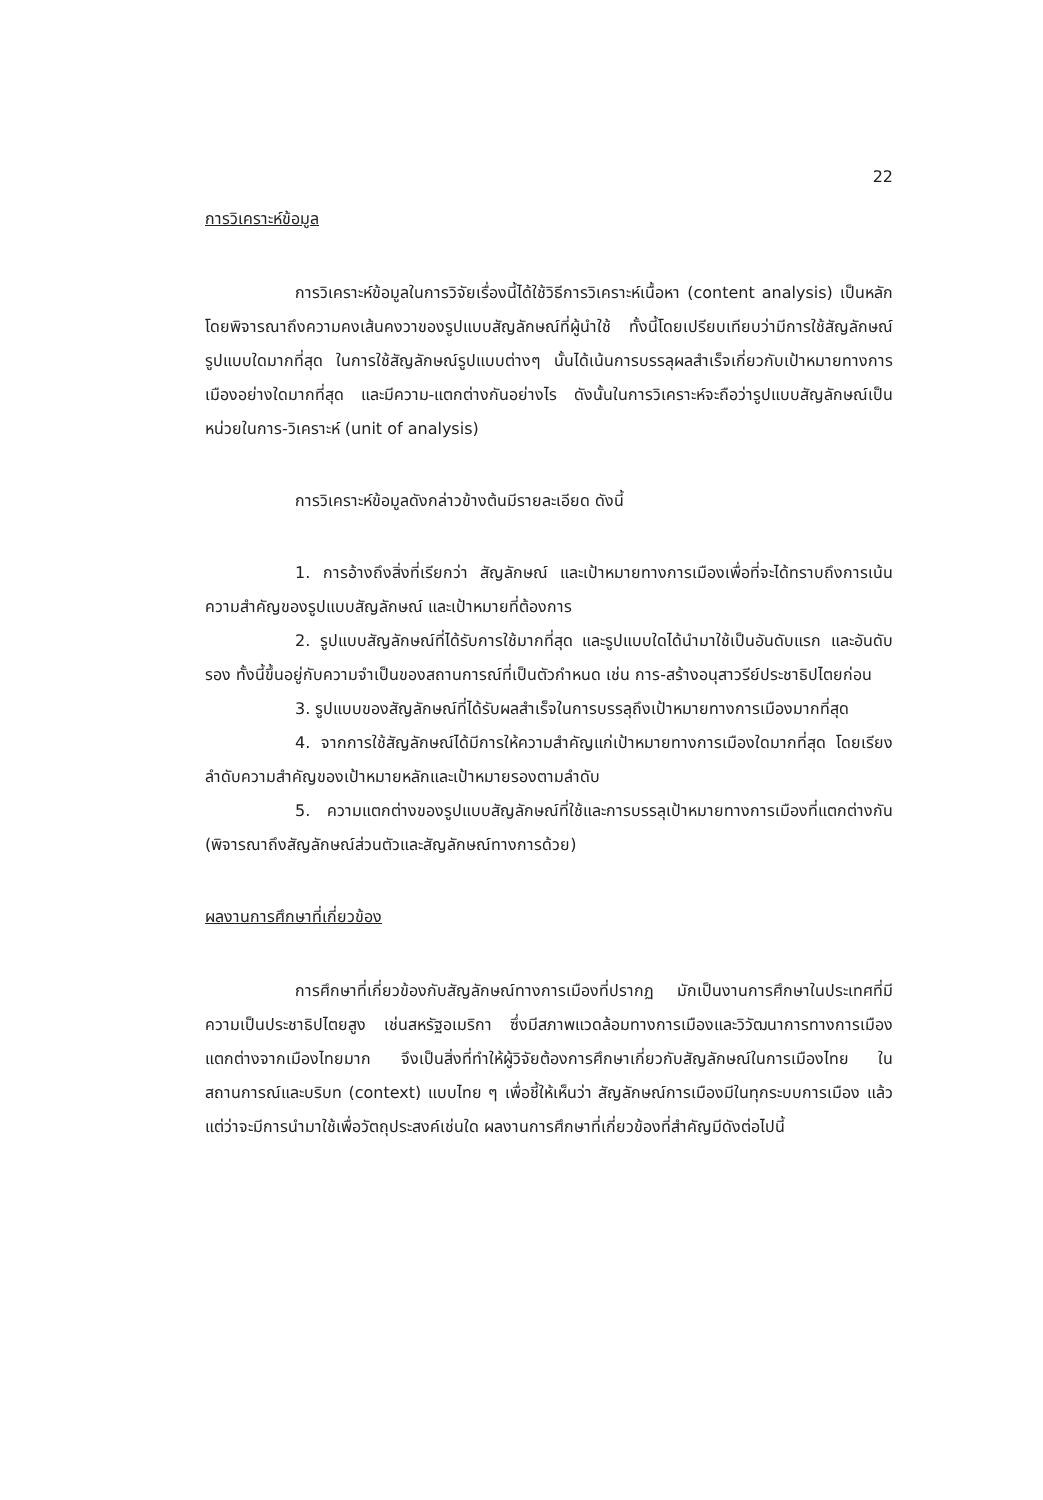22
การวิเคราะห์ข้อมูล
การวิเคราะห์ข้อมูลในการวิจัยเรื่องนี้ได้ใช้วิธีการวิเคราะห์เนื้อหา (content analysis) เป็นหลัก โดยพิจารณาถึงความคงเส้นคงวาของรูปแบบสัญลักษณ์ที่ผู้นำใช้ ทั้งนี้โดยเปรียบเทียบว่ามีการใช้สัญลักษณ์รูปแบบใดมากที่สุด ในการใช้สัญลักษณ์รูปแบบต่างๆ นั้นได้เน้นการบรรลุผลสำเร็จเกี่ยวกับเป้าหมายทางการเมืองอย่างใดมากที่สุด และมีความ-แตกต่างกันอย่างไร ดังนั้นในการวิเคราะห์จะถือว่ารูปแบบสัญลักษณ์เป็นหน่วยในการ-วิเคราะห์ (unit of analysis)
การวิเคราะห์ข้อมูลดังกล่าวข้างต้นมีรายละเอียด ดังนี้
1. การอ้างถึงสิ่งที่เรียกว่า สัญลักษณ์ และเป้าหมายทางการเมืองเพื่อที่จะได้ทราบถึงการเน้นความสำคัญของรูปแบบสัญลักษณ์ และเป้าหมายที่ต้องการ
2. รูปแบบสัญลักษณ์ที่ได้รับการใช้มากที่สุด และรูปแบบใดได้นำมาใช้เป็นอันดับแรก และอันดับรอง ทั้งนี้ขึ้นอยู่กับความจำเป็นของสถานการณ์ที่เป็นตัวกำหนด เช่น การ-สร้างอนุสาวรีย์ประชาธิปไตยก่อน
3. รูปแบบของสัญลักษณ์ที่ได้รับผลสำเร็จในการบรรลุถึงเป้าหมายทางการเมืองมากที่สุด
4. จากการใช้สัญลักษณ์ได้มีการให้ความสำคัญแก่เป้าหมายทางการเมืองใดมากที่สุด โดยเรียงลำดับความสำคัญของเป้าหมายหลักและเป้าหมายรองตามลำดับ
5. ความแตกต่างของรูปแบบสัญลักษณ์ที่ใช้และการบรรลุเป้าหมายทางการเมืองที่แตกต่างกัน (พิจารณาถึงสัญลักษณ์ส่วนตัวและสัญลักษณ์ทางการด้วย)
ผลงานการศึกษาที่เกี่ยวข้อง
การศึกษาที่เกี่ยวข้องกับสัญลักษณ์ทางการเมืองที่ปรากฏ มักเป็นงานการศึกษาในประเทศที่มีความเป็นประชาธิปไตยสูง เช่นสหรัฐอเมริกา ซึ่งมีสภาพแวดล้อมทางการเมืองและวิวัฒนาการทางการเมืองแตกต่างจากเมืองไทยมาก จึงเป็นสิ่งที่ทำให้ผู้วิจัยต้องการศึกษาเกี่ยวกับสัญลักษณ์ในการเมืองไทย ในสถานการณ์และบริบท (context) แบบไทย ๆ เพื่อชี้ให้เห็นว่า สัญลักษณ์การเมืองมีในทุกระบบการเมือง แล้วแต่ว่าจะมีการนำมาใช้เพื่อวัตถุประสงค์เช่นใด ผลงานการศึกษาที่เกี่ยวข้องที่สำคัญมีดังต่อไปนี้